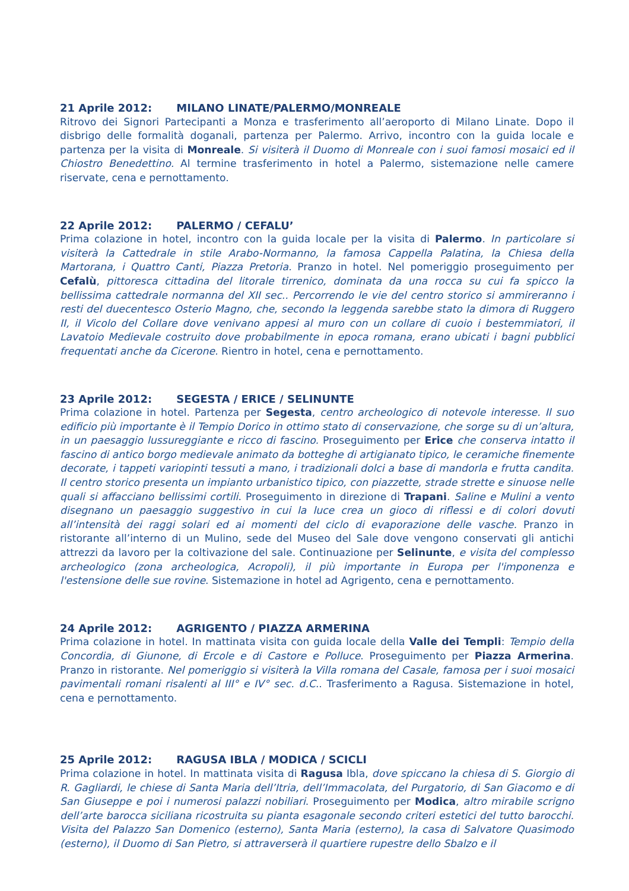21 Aprile 2012: MILANO LINATE/PALERMO/MONREALE
Ritrovo dei Signori Partecipanti a Monza e trasferimento all’aeroporto di Milano Linate. Dopo il disbrigo delle formalità doganali, partenza per Palermo. Arrivo, incontro con la guida locale e partenza per la visita di Monreale. Si visiterà il Duomo di Monreale con i suoi famosi mosaici ed il Chiostro Benedettino. Al termine trasferimento in hotel a Palermo, sistemazione nelle camere riservate, cena e pernottamento.
22 Aprile 2012: PALERMO / CEFALU’
Prima colazione in hotel, incontro con la guida locale per la visita di Palermo. In particolare si visiterà la Cattedrale in stile Arabo-Normanno, la famosa Cappella Palatina, la Chiesa della Martorana, i Quattro Canti, Piazza Pretoria. Pranzo in hotel. Nel pomeriggio proseguimento per Cefalù, pittoresca cittadina del litorale tirrenico, dominata da una rocca su cui fa spicco la bellissima cattedrale normanna del XII sec.. Percorrendo le vie del centro storico si ammireranno i resti del duecentesco Osterio Magno, che, secondo la leggenda sarebbe stato la dimora di Ruggero II, il Vicolo del Collare dove venivano appesi al muro con un collare di cuoio i bestemmiatori, il Lavatoio Medievale costruito dove probabilmente in epoca romana, erano ubicati i bagni pubblici frequentati anche da Cicerone. Rientro in hotel, cena e pernottamento.
23 Aprile 2012: SEGESTA / ERICE / SELINUNTE
Prima colazione in hotel. Partenza per Segesta, centro archeologico di notevole interesse. Il suo edificio più importante è il Tempio Dorico in ottimo stato di conservazione, che sorge su di un’altura, in un paesaggio lussureggiante e ricco di fascino. Proseguimento per Erice che conserva intatto il fascino di antico borgo medievale animato da botteghe di artigianato tipico, le ceramiche finemente decorate, i tappeti variopinti tessuti a mano, i tradizionali dolci a base di mandorla e frutta candita. Il centro storico presenta un impianto urbanistico tipico, con piazzette, strade strette e sinuose nelle quali si affacciano bellissimi cortili. Proseguimento in direzione di Trapani. Saline e Mulini a vento disegnano un paesaggio suggestivo in cui la luce crea un gioco di riflessi e di colori dovuti all’intensità dei raggi solari ed ai momenti del ciclo di evaporazione delle vasche. Pranzo in ristorante all’interno di un Mulino, sede del Museo del Sale dove vengono conservati gli antichi attrezzi da lavoro per la coltivazione del sale. Continuazione per Selinunte, e visita del complesso archeologico (zona archeologica, Acropoli), il più importante in Europa per l'imponenza e l'estensione delle sue rovine. Sistemazione in hotel ad Agrigento, cena e pernottamento.
24 Aprile 2012: AGRIGENTO / PIAZZA ARMERINA
Prima colazione in hotel. In mattinata visita con guida locale della Valle dei Templi: Tempio della Concordia, di Giunone, di Ercole e di Castore e Polluce. Proseguimento per Piazza Armerina. Pranzo in ristorante. Nel pomeriggio si visiterà la Villa romana del Casale, famosa per i suoi mosaici pavimentali romani risalenti al III° e IV° sec. d.C.. Trasferimento a Ragusa. Sistemazione in hotel, cena e pernottamento.
25 Aprile 2012: RAGUSA IBLA / MODICA / SCICLI
Prima colazione in hotel. In mattinata visita di Ragusa Ibla, dove spiccano la chiesa di S. Giorgio di R. Gagliardi, le chiese di Santa Maria dell’Itria, dell’Immacolata, del Purgatorio, di San Giacomo e di San Giuseppe e poi i numerosi palazzi nobiliari. Proseguimento per Modica, altro mirabile scrigno dell’arte barocca siciliana ricostruita su pianta esagonale secondo criteri estetici del tutto barocchi. Visita del Palazzo San Domenico (esterno), Santa Maria (esterno), la casa di Salvatore Quasimodo (esterno), il Duomo di San Pietro, si attraverserà il quartiere rupestre dello Sbalzo e il